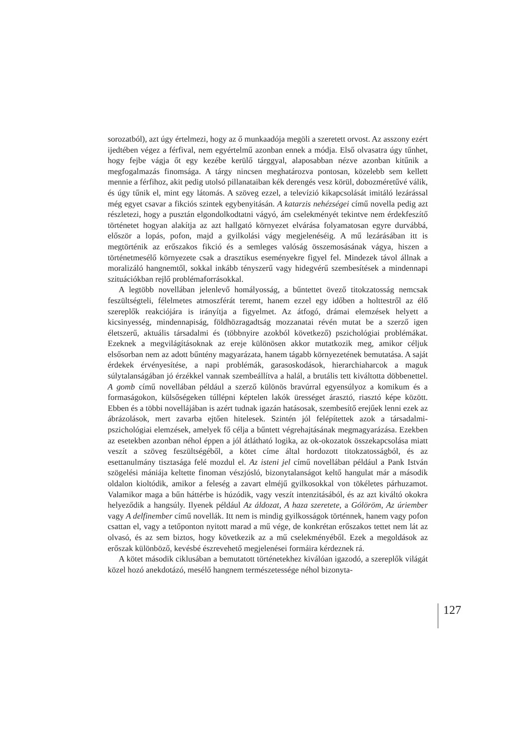sorozatból), azt úgy értelmezi, hogy az ő munkaadója megöli a szeretett orvost. Az asszony ezért ijedtében végez a férfival, nem egyértelmű azonban ennek a módja. Első olvasatra úgy tűnhet, hogy fejbe vágja őt egy kezébe kerülő tárggyal, alaposabban nézve azonban kitűnik a megfogalmazás finomsága. A tárgy nincsen meghatározva pontosan, közelebb sem kellett mennie a férfihoz, akit pedig utolsó pillanataiban kék derengés vesz körül, dobozméretűvé válik, és úgy tűnik el, mint egy látomás. A szöveg ezzel, a televízió kikapcsolását imitáló lezárással még egyet csavar a fikciós szintek egybenyitásán. A katarzis nehézségei című novella pedig azt részletezi, hogy a pusztán elgondolkodtatni vágyó, ám cselekményét tekintve nem érdekfeszítő történetet hogyan alakítja az azt hallgató környezet elvárása folyamatosan egyre durvábbá, először a lopás, pofon, majd a gyilkolási vágy megjelenéséig. A mű lezárásában itt is megtörténik az erőszakos fikció és a semleges valóság összemosásának vágya, hiszen a történetmesélő környezete csak a drasztikus eseményekre figyel fel. Mindezek távol állnak a moralizáló hangnemtől, sokkal inkább tényszerű vagy hidegvérű szembesítések a mindennapi szituációkban rejlő problémaforrásokkal.
A legtöbb novellában jelenlevő homályosság, a bűntettet övező titokzatosság nemcsak feszültségteli, félelmetes atmoszférát teremt, hanem ezzel egy időben a holttestről az élő szereplők reakciójára is irányítja a figyelmet. Az átfogó, drámai elemzések helyett a kicsinyesség, mindennapiság, földhözragadtság mozzanatai révén mutat be a szerző igen életszerű, aktuális társadalmi és (többnyire azokból következő) pszichológiai problémákat. Ezeknek a megvilágításoknak az ereje különösen akkor mutatkozik meg, amikor céljuk elsősorban nem az adott bűntény magyarázata, hanem tágabb környezetének bemutatása. A saját érdekek érvényesítése, a napi problémák, garasoskodások, hierarchiaharcok a maguk súlytalanságában jó érzékkel vannak szembeállítva a halál, a brutális tett kiváltotta döbbenettel. A gomb című novellában például a szerző különös bravúrral egyensúlyoz a komikum és a formaságokon, külsőségeken túllépni képtelen lakók ürességet árasztó, riasztó képe között. Ebben és a többi novellájában is azért tudnak igazán hatásosak, szembesítő erejűek lenni ezek az ábrázolások, mert zavarba ejtően hitelesek. Szintén jól felépítettek azok a társadalmi-pszichológiai elemzések, amelyek fő célja a bűntett végrehajtásának megmagyarázása. Ezekben az esetekben azonban néhol éppen a jól átlátható logika, az ok-okozatok összekapcsolása miatt veszít a szöveg feszültségéből, a kötet címe által hordozott titokzatosságból, és az esettanulmány tisztasága felé mozdul el. Az isteni jel című novellában például a Pank István szögelési mániája keltette finoman vészjósló, bizonytalanságot keltő hangulat már a második oldalon kioltódik, amikor a feleség a zavart elméjű gyilkosokkal von tökéletes párhuzamot. Valamikor maga a bűn háttérbe is húzódik, vagy veszít intenzitásából, és az azt kiváltó okokra helyeződik a hangsúly. Ilyenek például Az áldozat, A haza szeretete, a Gólöröm, Az úriember vagy A delfinember című novellák. Itt nem is mindig gyilkosságok történnek, hanem vagy pofon csattan el, vagy a tetőponton nyitott marad a mű vége, de konkrétan erőszakos tettet nem lát az olvasó, és az sem biztos, hogy következik az a mű cselekményéből. Ezek a megoldások az erőszak különböző, kevésbé észrevehető megjelenései formáira kérdeznek rá.
A kötet második ciklusában a bemutatott történetekhez kiválóan igazodó, a szereplők világát közel hozó anekdotázó, mesélő hangnem természetessége néhol bizonyta-
127